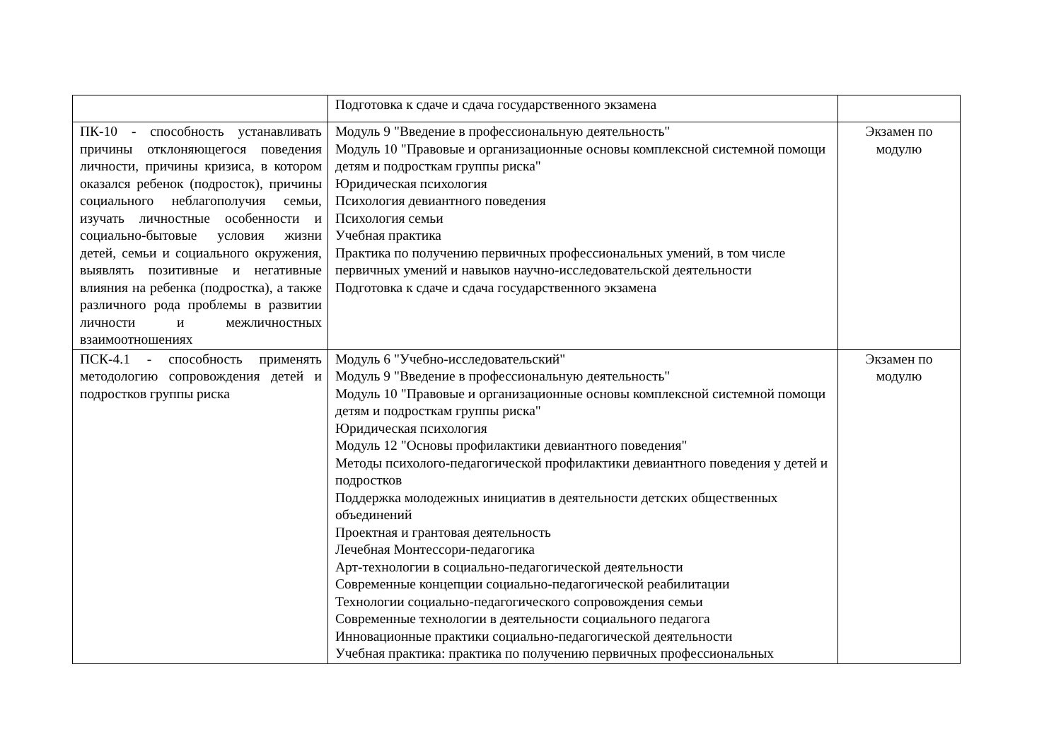| | Подготовка к сдаче и сдача государственного экзамена | |
| ПК-10 - способность устанавливать причины отклоняющегося поведения личности, причины кризиса, в котором оказался ребенок (подросток), причины социального неблагополучия семьи, изучать личностные особенности и социально-бытовые условия жизни детей, семьи и социального окружения, выявлять позитивные и негативные влияния на ребенка (подростка), а также различного рода проблемы в развитии личности и межличностных взаимоотношениях | Модуль 9 "Введение в профессиональную деятельность" Модуль 10 "Правовые и организационные основы комплексной системной помощи детям и подросткам группы риска" Юридическая психология Психология девиантного поведения Психология семьи Учебная практика Практика по получению первичных профессиональных умений, в том числе первичных умений и навыков научно-исследовательской деятельности Подготовка к сдаче и сдача государственного экзамена | Экзамен по модулю |
| ПСК-4.1 - способность применять методологию сопровождения детей и подростков группы риска | Модуль 6 "Учебно-исследовательский" Модуль 9 "Введение в профессиональную деятельность" Модуль 10 "Правовые и организационные основы комплексной системной помощи детям и подросткам группы риска" Юридическая психология Модуль 12 "Основы профилактики девиантного поведения" Методы психолого-педагогической профилактики девиантного поведения у детей и подростков Поддержка молодежных инициатив в деятельности детских общественных объединений Проектная и грантовая деятельность Лечебная Монтессори-педагогика Арт-технологии в социально-педагогической деятельности Современные концепции социально-педагогической реабилитации Технологии социально-педагогического сопровождения семьи Современные технологии в деятельности социального педагога Инновационные практики социально-педагогической деятельности Учебная практика: практика по получению первичных профессиональных | Экзамен по модулю |